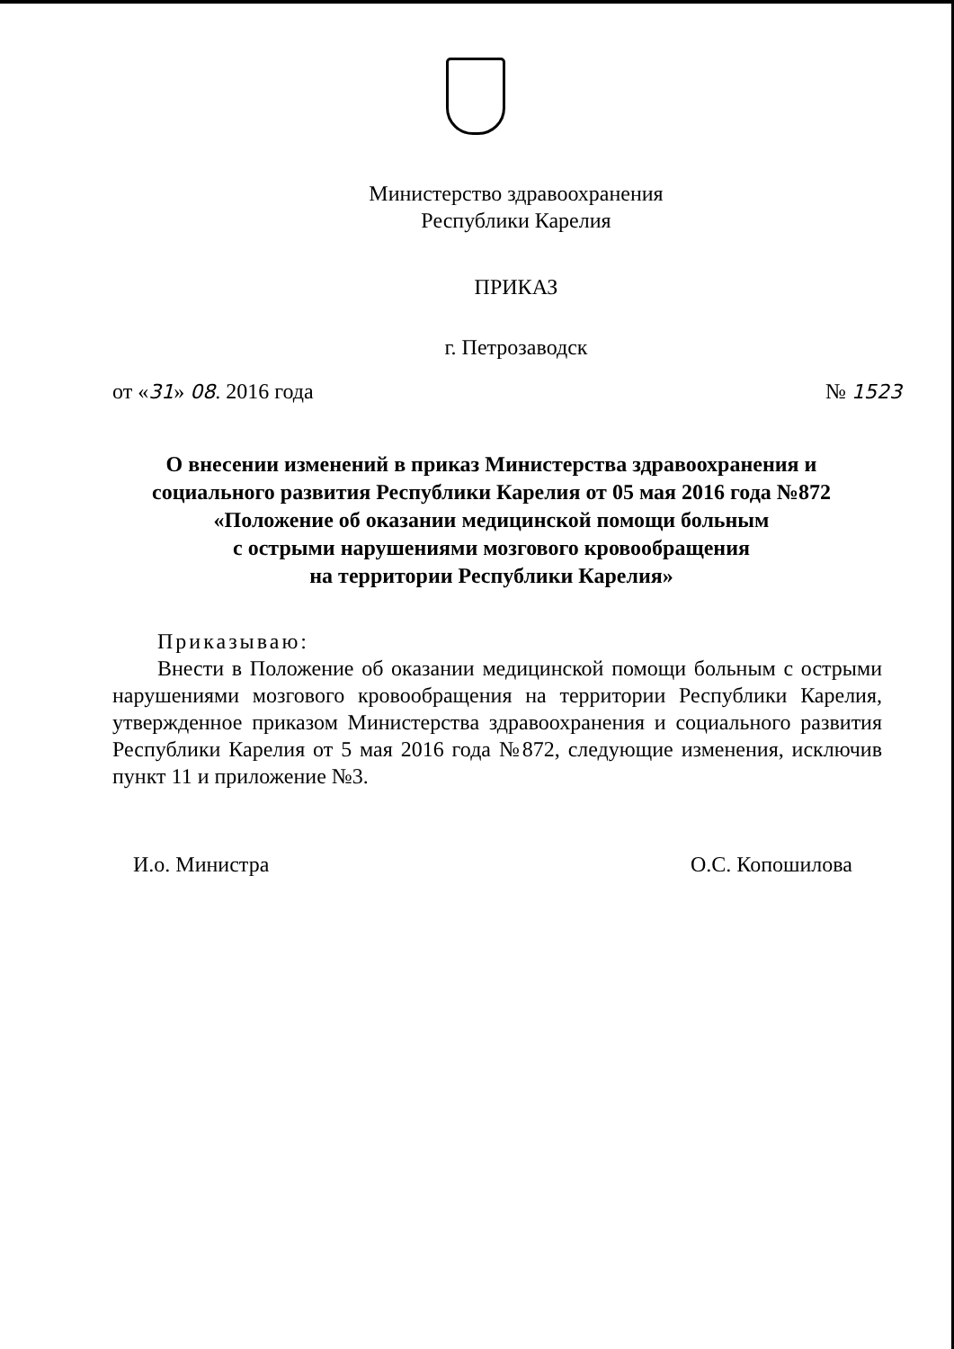Министерство здравоохранения
Республики Карелия
ПРИКАЗ
г. Петрозаводск
от «31» 08. 2016 года № 1523
О внесении изменений в приказ Министерства здравоохранения и
социального развития Республики Карелия от 05 мая 2016 года №872
«Положение об оказании медицинской помощи больным
с острыми нарушениями мозгового кровообращения
на территории Республики Карелия»
Приказываю:
Внести в Положение об оказании медицинской помощи больным с острыми нарушениями мозгового кровообращения на территории Республики Карелия, утвержденное приказом Министерства здравоохранения и социального развития Республики Карелия от 5 мая 2016 года №872, следующие изменения, исключив пункт 11 и приложение №3.
И.о. Министра О.С. Копошилова